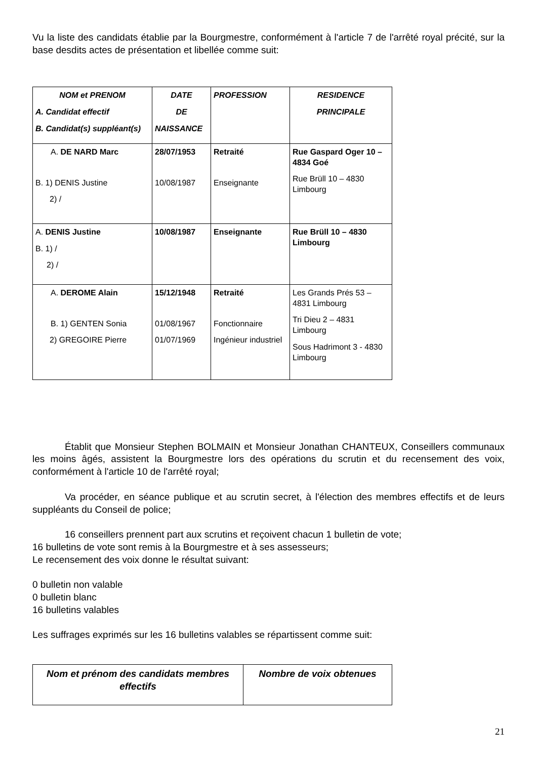Vu la liste des candidats établie par la Bourgmestre, conformément à l'article 7 de l'arrêté royal précité, sur la base desdits actes de présentation et libellée comme suit:
| NOM et PRENOM A. Candidat effectif B. Candidat(s) suppléant(s) | DATE DE NAISSANCE | PROFESSION | RESIDENCE PRINCIPALE |
| --- | --- | --- | --- |
| A. DE NARD Marc B. 1) DENIS Justine 2) / | 28/07/1953 10/08/1987 | Retraité Enseignante | Rue Gaspard Oger 10 – 4834 Goé Rue Brüll 10 – 4830 Limbourg |
| A. DENIS Justine B. 1) / 2) / | 10/08/1987 | Enseignante | Rue Brüll 10 – 4830 Limbourg |
| A. DEROME Alain B. 1) GENTEN Sonia 2) GREGOIRE Pierre | 15/12/1948 01/08/1967 01/07/1969 | Retraité Fonctionnaire Ingénieur industriel | Les Grands Prés 53 – 4831 Limbourg Tri Dieu 2 – 4831 Limbourg Sous Hadrimont 3 - 4830 Limbourg |
Établit que Monsieur Stephen BOLMAIN et Monsieur Jonathan CHANTEUX, Conseillers communaux les moins âgés, assistent la Bourgmestre lors des opérations du scrutin et du recensement des voix, conformément à l'article 10 de l'arrêté royal;
Va procéder, en séance publique et au scrutin secret, à l'élection des membres effectifs et de leurs suppléants du Conseil de police;
16 conseillers prennent part aux scrutins et reçoivent chacun 1 bulletin de vote;
16 bulletins de vote sont remis à la Bourgmestre et à ses assesseurs;
Le recensement des voix donne le résultat suivant:
0 bulletin non valable
0 bulletin blanc
16 bulletins valables
Les suffrages exprimés sur les 16 bulletins valables se répartissent comme suit:
| Nom et prénom des candidats membres effectifs | Nombre de voix obtenues |
| --- | --- |
21